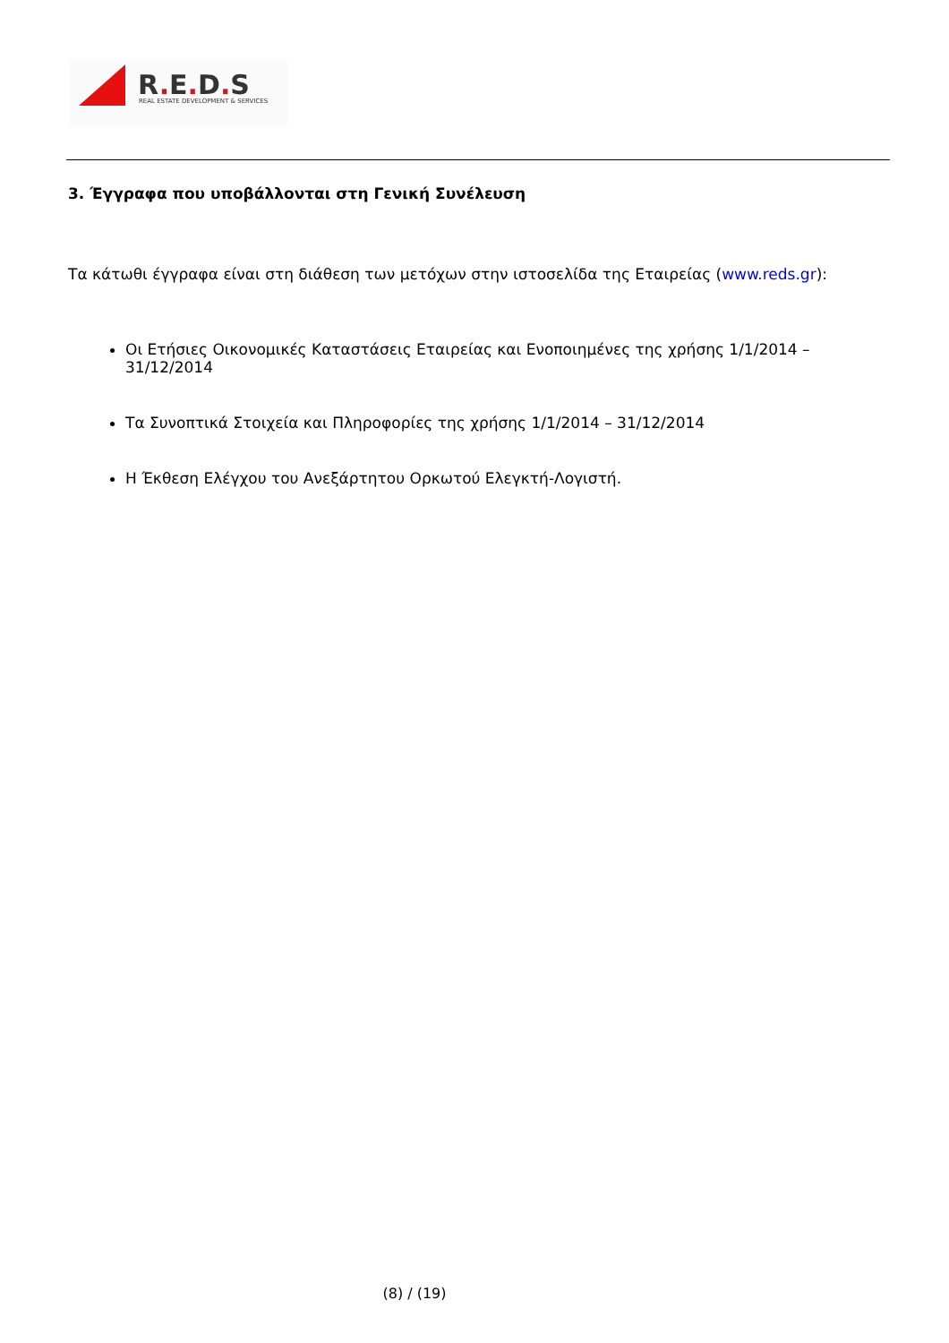R. E. D. S
REAL ESTATE DEVELOPMENT & SERVICES
3. Έγγραφα που υποβάλλονται στη Γενική Συνέλευση
Τα κάτωθι έγγραφα είναι στη διάθεση των μετόχων στην ιστοσελίδα της Εταιρείας (www.reds.gr):
Οι Ετήσιες Οικονομικές Καταστάσεις Εταιρείας και Ενοποιημένες της χρήσης 1/1/2014 – 31/12/2014
Τα Συνοπτικά Στοιχεία και Πληροφορίες της χρήσης 1/1/2014 – 31/12/2014
Η Έκθεση Ελέγχου του Ανεξάρτητου Ορκωτού Ελεγκτή-Λογιστή.
(8) / (19)